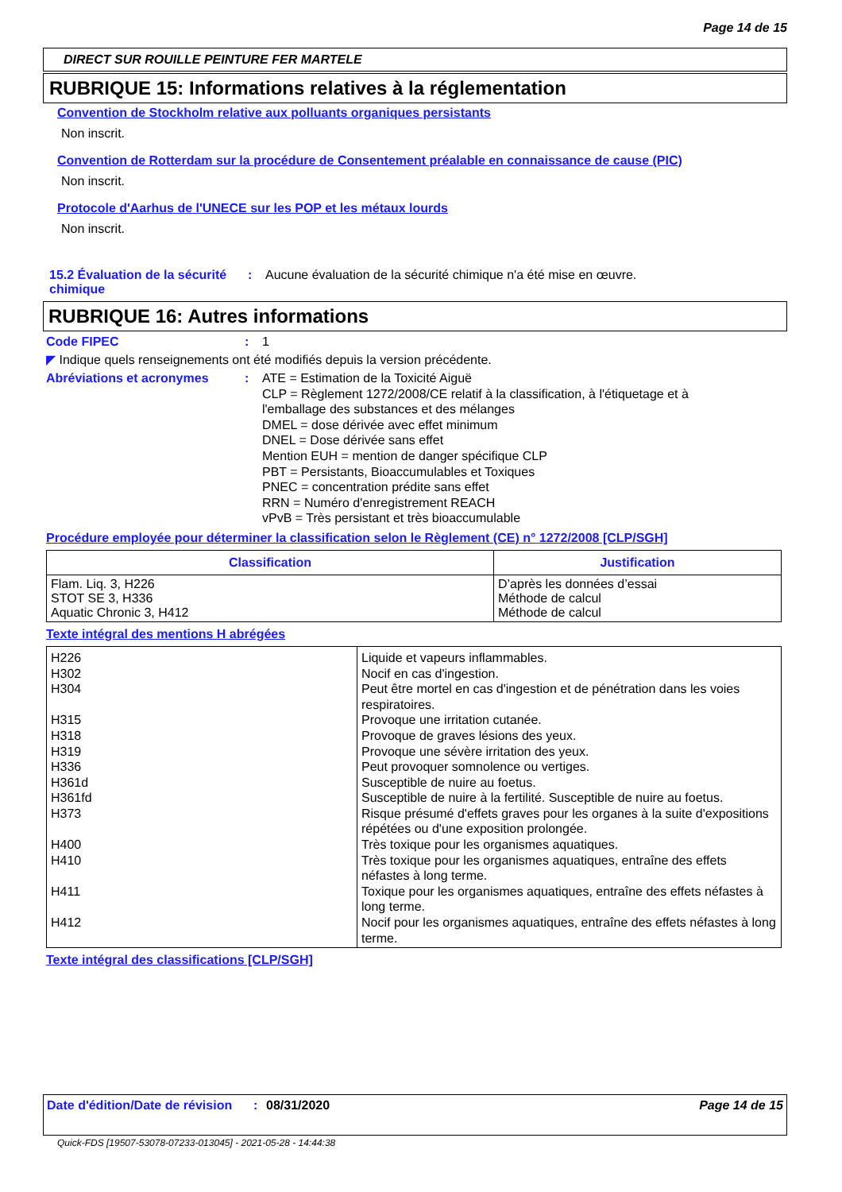Page 14 de 15
DIRECT SUR ROUILLE PEINTURE FER MARTELE
RUBRIQUE 15: Informations relatives à la réglementation
Convention de Stockholm relative aux polluants organiques persistants
Non inscrit.
Convention de Rotterdam sur la procédure de Consentement préalable en connaissance de cause (PIC)
Non inscrit.
Protocole d'Aarhus de l'UNECE sur les POP et les métaux lourds
Non inscrit.
15.2 Évaluation de la sécurité chimique
: Aucune évaluation de la sécurité chimique n'a été mise en œuvre.
RUBRIQUE 16: Autres informations
Code FIPEC : 1
◤ Indique quels renseignements ont été modifiés depuis la version précédente.
Abréviations et acronymes : ATE = Estimation de la Toxicité Aiguë
CLP = Règlement 1272/2008/CE relatif à la classification, à l'étiquetage et à l'emballage des substances et des mélanges
DMEL = dose dérivée avec effet minimum
DNEL = Dose dérivée sans effet
Mention EUH = mention de danger spécifique CLP
PBT = Persistants, Bioaccumulables et Toxiques
PNEC = concentration prédite sans effet
RRN = Numéro d'enregistrement REACH
vPvB = Très persistant et très bioaccumulable
Procédure employée pour déterminer la classification selon le Règlement (CE) n° 1272/2008 [CLP/SGH]
| Classification | Justification |
| --- | --- |
| Flam. Liq. 3, H226 STOT SE 3, H336 Aquatic Chronic 3, H412 | D’après les données d’essai Méthode de calcul Méthode de calcul |
Texte intégral des mentions H abrégées
| H226 H302 H304 H315 H318 H319 H336 H361d H361fd H373 H400 H410 H411 H412 | Liquide et vapeurs inflammables. Nocif en cas d'ingestion. Peut être mortel en cas d'ingestion et de pénétration dans les voies respiratoires. Provoque une irritation cutanée. Provoque de graves lésions des yeux. Provoque une sévère irritation des yeux. Peut provoquer somnolence ou vertiges. Susceptible de nuire au foetus. Susceptible de nuire à la fertilité. Susceptible de nuire au foetus. Risque présumé d'effets graves pour les organes à la suite d'expositions répétées ou d'une exposition prolongée. Très toxique pour les organismes aquatiques. Très toxique pour les organismes aquatiques, entraîne des effets néfastes à long terme. Toxique pour les organismes aquatiques, entraîne des effets néfastes à long terme. Nocif pour les organismes aquatiques, entraîne des effets néfastes à long terme. |
Texte intégral des classifications [CLP/SGH]
Date d'édition/Date de révision
: 08/31/2020 Page 14 de 15
Quick-FDS [19507-53078-07233-013045] - 2021-05-28 - 14:44:38